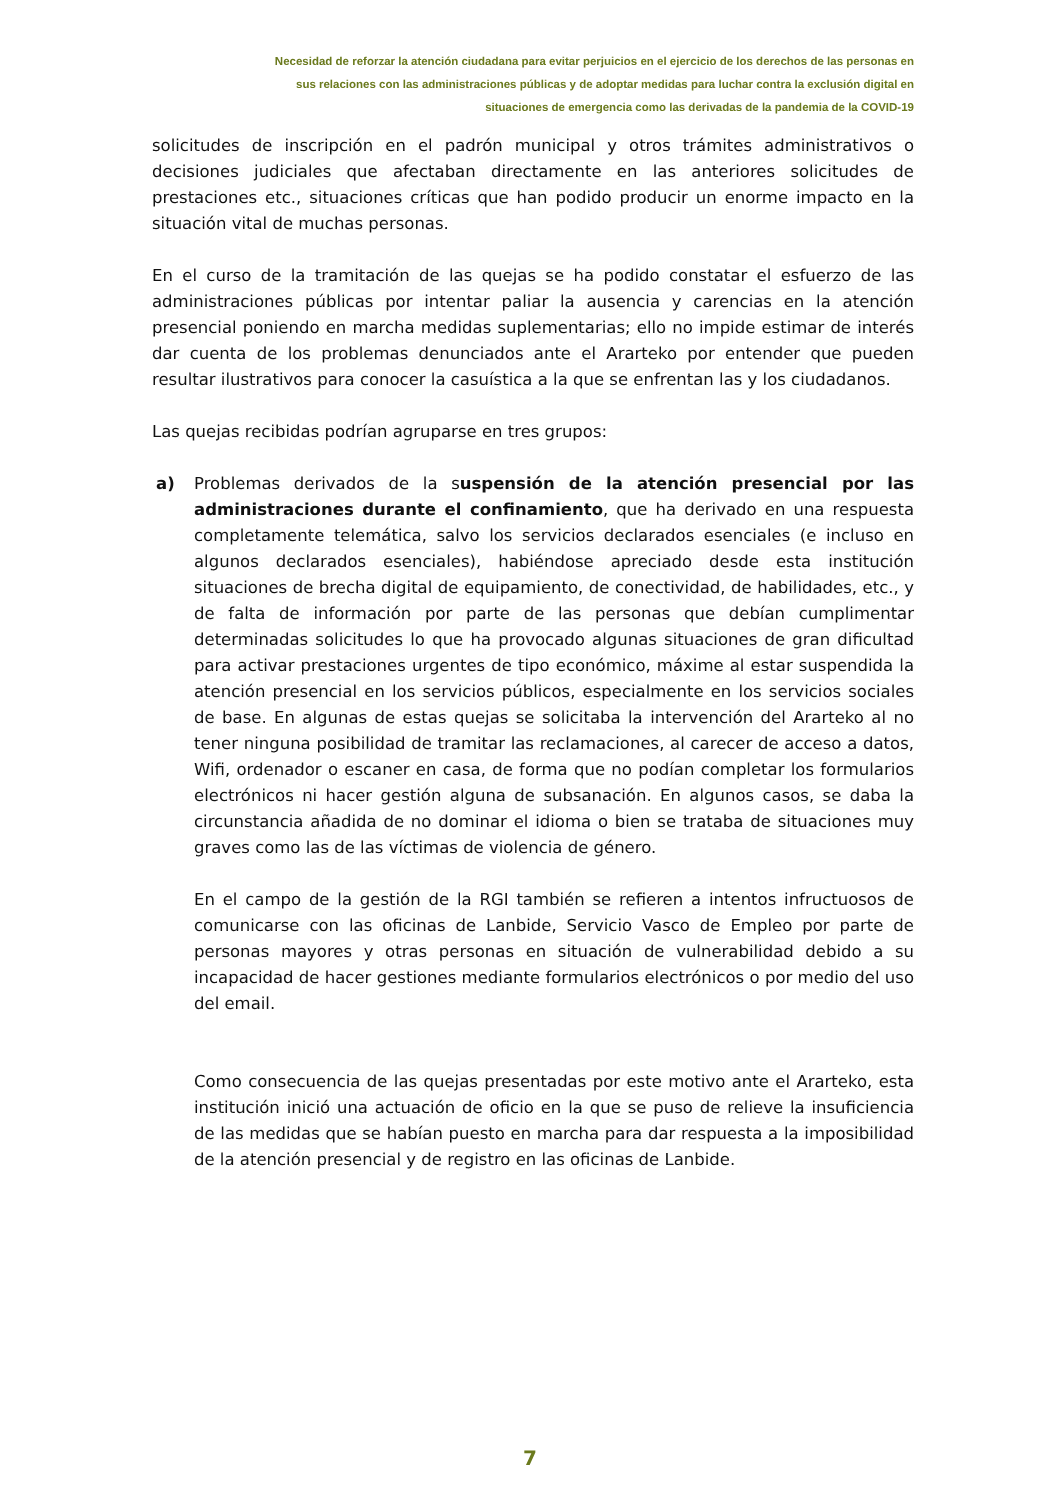Necesidad de reforzar la atención ciudadana para evitar perjuicios en el ejercicio de los derechos de las personas en
sus relaciones con las administraciones públicas y de adoptar medidas para luchar contra la exclusión digital en
situaciones de emergencia como las derivadas de la pandemia de la COVID-19
solicitudes de inscripción en el padrón municipal y otros trámites administrativos o decisiones judiciales que afectaban directamente en las anteriores solicitudes de prestaciones etc., situaciones críticas que han podido producir un enorme impacto en la situación vital de muchas personas.
En el curso de la tramitación de las quejas se ha podido constatar el esfuerzo de las administraciones públicas por intentar paliar la ausencia y carencias en la atención presencial poniendo en marcha medidas suplementarias; ello no impide estimar de interés dar cuenta de los problemas denunciados ante el Ararteko por entender que pueden resultar ilustrativos para conocer la casuística a la que se enfrentan las y los ciudadanos.
Las quejas recibidas podrían agruparse en tres grupos:
a) Problemas derivados de la suspensión de la atención presencial por las administraciones durante el confinamiento, que ha derivado en una respuesta completamente telemática, salvo los servicios declarados esenciales (e incluso en algunos declarados esenciales), habiéndose apreciado desde esta institución situaciones de brecha digital de equipamiento, de conectividad, de habilidades, etc., y de falta de información por parte de las personas que debían cumplimentar determinadas solicitudes lo que ha provocado algunas situaciones de gran dificultad para activar prestaciones urgentes de tipo económico, máxime al estar suspendida la atención presencial en los servicios públicos, especialmente en los servicios sociales de base. En algunas de estas quejas se solicitaba la intervención del Ararteko al no tener ninguna posibilidad de tramitar las reclamaciones, al carecer de acceso a datos, Wifi, ordenador o escaner en casa, de forma que no podían completar los formularios electrónicos ni hacer gestión alguna de subsanación. En algunos casos, se daba la circunstancia añadida de no dominar el idioma o bien se trataba de situaciones muy graves como las de las víctimas de violencia de género.
En el campo de la gestión de la RGI también se refieren a intentos infructuosos de comunicarse con las oficinas de Lanbide, Servicio Vasco de Empleo por parte de personas mayores y otras personas en situación de vulnerabilidad debido a su incapacidad de hacer gestiones mediante formularios electrónicos o por medio del uso del email.
Como consecuencia de las quejas presentadas por este motivo ante el Ararteko, esta institución inició una actuación de oficio en la que se puso de relieve la insuficiencia de las medidas que se habían puesto en marcha para dar respuesta a la imposibilidad de la atención presencial y de registro en las oficinas de Lanbide.
7